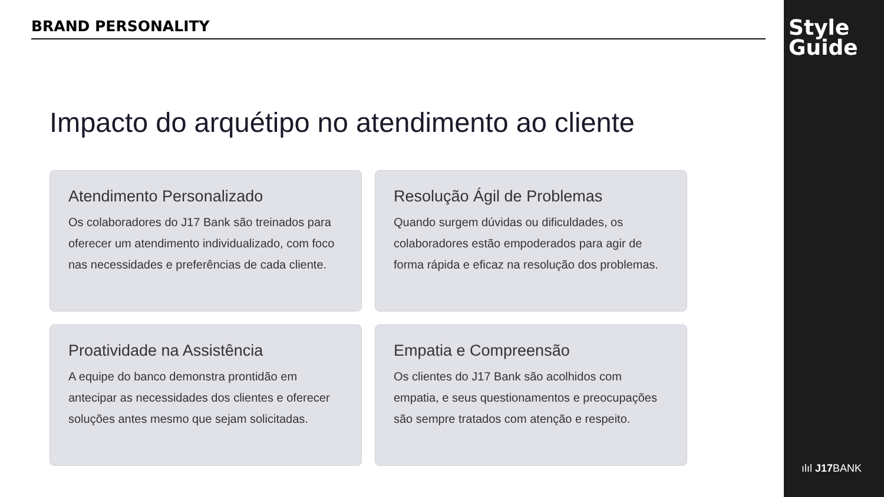BRAND PERSONALITY
Impacto do arquétipo no atendimento ao cliente
Atendimento Personalizado
Os colaboradores do J17 Bank são treinados para oferecer um atendimento individualizado, com foco nas necessidades e preferências de cada cliente.
Resolução Ágil de Problemas
Quando surgem dúvidas ou dificuldades, os colaboradores estão empoderados para agir de forma rápida e eficaz na resolução dos problemas.
Proatividade na Assistência
A equipe do banco demonstra prontidão em antecipar as necessidades dos clientes e oferecer soluções antes mesmo que sejam solicitadas.
Empatia e Compreensão
Os clientes do J17 Bank são acolhidos com empatia, e seus questionamentos e preocupações são sempre tratados com atenção e respeito.
Style
Guide
ılıl J17 BANK